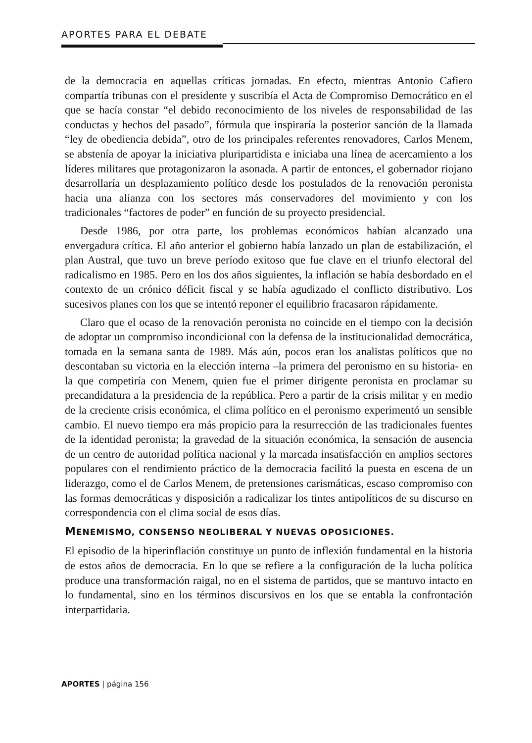APORTES PARA EL DEBATE
de la democracia en aquellas críticas jornadas. En efecto, mientras Antonio Cafiero compartía tribunas con el presidente y suscribía el Acta de Compromiso Democrático en el que se hacía constar “el debido reconocimiento de los niveles de responsabilidad de las conductas y hechos del pasado”, fórmula que inspiraría la posterior sanción de la llamada “ley de obediencia debida”, otro de los principales referentes renovadores, Carlos Menem, se abstenía de apoyar la iniciativa pluripartidista e iniciaba una línea de acercamiento a los líderes militares que protagonizaron la asonada. A partir de entonces, el gobernador riojano desarrollaría un desplazamiento político desde los postulados de la renovación peronista hacia una alianza con los sectores más conservadores del movimiento y con los tradicionales “factores de poder” en función de su proyecto presidencial.
Desde 1986, por otra parte, los problemas económicos habían alcanzado una envergadura crítica. El año anterior el gobierno había lanzado un plan de estabilización, el plan Austral, que tuvo un breve período exitoso que fue clave en el triunfo electoral del radicalismo en 1985. Pero en los dos años siguientes, la inflación se había desbordado en el contexto de un crónico déficit fiscal y se había agudizado el conflicto distributivo. Los sucesivos planes con los que se intentó reponer el equilibrio fracasaron rápidamente.
Claro que el ocaso de la renovación peronista no coincide en el tiempo con la decisión de adoptar un compromiso incondicional con la defensa de la institucionalidad democrática, tomada en la semana santa de 1989. Más aún, pocos eran los analistas políticos que no descontaban su victoria en la elección interna –la primera del peronismo en su historia- en la que competiría con Menem, quien fue el primer dirigente peronista en proclamar su precandidatura a la presidencia de la república. Pero a partir de la crisis militar y en medio de la creciente crisis económica, el clima político en el peronismo experimentó un sensible cambio. El nuevo tiempo era más propicio para la resurrección de las tradicionales fuentes de la identidad peronista; la gravedad de la situación económica, la sensación de ausencia de un centro de autoridad política nacional y la marcada insatisfacción en amplios sectores populares con el rendimiento práctico de la democracia facilitó la puesta en escena de un liderazgo, como el de Carlos Menem, de pretensiones carismáticas, escaso compromiso con las formas democráticas y disposición a radicalizar los tintes antipolíticos de su discurso en correspondencia con el clima social de esos días.
MENEMISMO, CONSENSO NEOLIBERAL Y NUEVAS OPOSICIONES.
El episodio de la hiperinflación constituye un punto de inflexión fundamental en la historia de estos años de democracia. En lo que se refiere a la configuración de la lucha política produce una transformación raigal, no en el sistema de partidos, que se mantuvo intacto en lo fundamental, sino en los términos discursivos en los que se entabla la confrontación interpartidaria.
APORTES | página 156